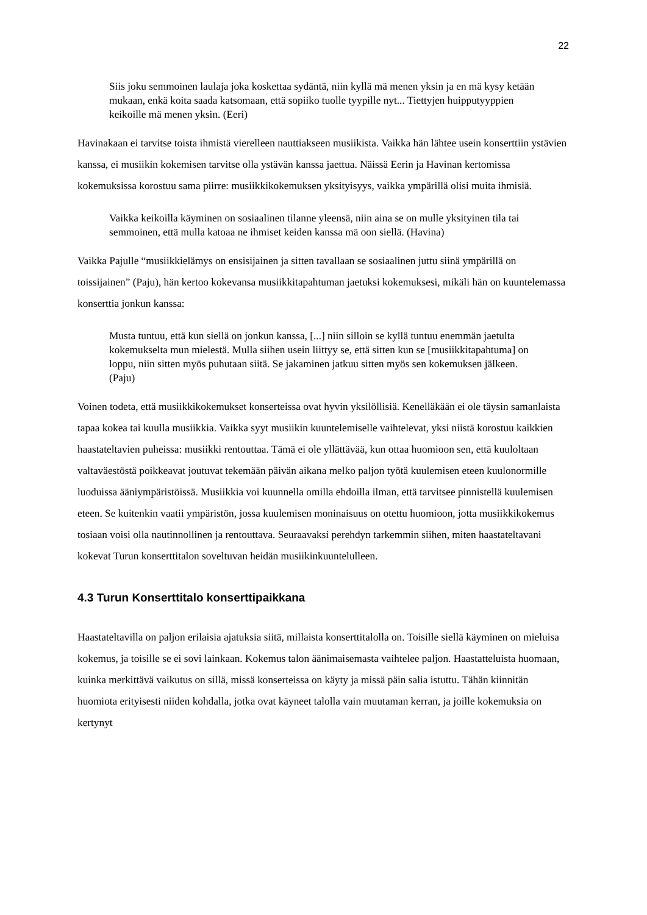22
Siis joku semmoinen laulaja joka koskettaa sydäntä, niin kyllä mä menen yksin ja en mä kysy ketään mukaan, enkä koita saada katsomaan, että sopiiko tuolle tyypille nyt... Tiettyjen huipputyyppien keikoille mä menen yksin. (Eeri)
Havinakaan ei tarvitse toista ihmistä vierelleen nauttiakseen musiikista. Vaikka hän lähtee usein konserttiin ystävien kanssa, ei musiikin kokemisen tarvitse olla ystävän kanssa jaettua. Näissä Eerin ja Havinan kertomissa kokemuksissa korostuu sama piirre: musiikkikokemuksen yksityisyys, vaikka ympärillä olisi muita ihmisiä.
Vaikka keikoilla käyminen on sosiaalinen tilanne yleensä, niin aina se on mulle yksityinen tila tai semmoinen, että mulla katoaa ne ihmiset keiden kanssa mä oon siellä. (Havina)
Vaikka Pajulle “musiikkielämys on ensisijainen ja sitten tavallaan se sosiaalinen juttu siinä ympärillä on toissijainen” (Paju), hän kertoo kokevansa musiikkitapahtuman jaetuksi kokemuksesi, mikäli hän on kuuntelemassa konserttia jonkun kanssa:
Musta tuntuu, että kun siellä on jonkun kanssa, [...] niin silloin se kyllä tuntuu enemmän jaetulta kokemukselta mun mielestä. Mulla siihen usein liittyy se, että sitten kun se [musiikkitapahtuma] on loppu, niin sitten myös puhutaan siitä. Se jakaminen jatkuu sitten myös sen kokemuksen jälkeen. (Paju)
Voinen todeta, että musiikkikokemukset konserteissa ovat hyvin yksilöllisiä. Kenelläkään ei ole täysin samanlaista tapaa kokea tai kuulla musiikkia. Vaikka syyt musiikin kuuntelemiselle vaihtelevat, yksi niistä korostuu kaikkien haastateltavien puheissa: musiikki rentouttaa. Tämä ei ole yllättävää, kun ottaa huomioon sen, että kuuloltaan valtaväestöstä poikkeavat joutuvat tekemään päivän aikana melko paljon työtä kuulemisen eteen kuulonormille luoduissa ääniympäristöissä. Musiikkia voi kuunnella omilla ehdoilla ilman, että tarvitsee pinnistellä kuulemisen eteen. Se kuitenkin vaatii ympäristön, jossa kuulemisen moninaisuus on otettu huomioon, jotta musiikkikokemus tosiaan voisi olla nautinnollinen ja rentouttava. Seuraavaksi perehdyn tarkemmin siihen, miten haastateltavani kokevat Turun konserttitalon soveltuvan heidän musiikinkuuntelulleen.
4.3 Turun Konserttitalo konserttipaikkana
Haastateltavilla on paljon erilaisia ajatuksia siitä, millaista konserttitalolla on. Toisille siellä käyminen on mieluisa kokemus, ja toisille se ei sovi lainkaan. Kokemus talon äänimaisemasta vaihtelee paljon. Haastatteluista huomaan, kuinka merkittävä vaikutus on sillä, missä konserteissa on käyty ja missä päin salia istuttu. Tähän kiinnitän huomiota erityisesti niiden kohdalla, jotka ovat käyneet talolla vain muutaman kerran, ja joille kokemuksia on kertynyt